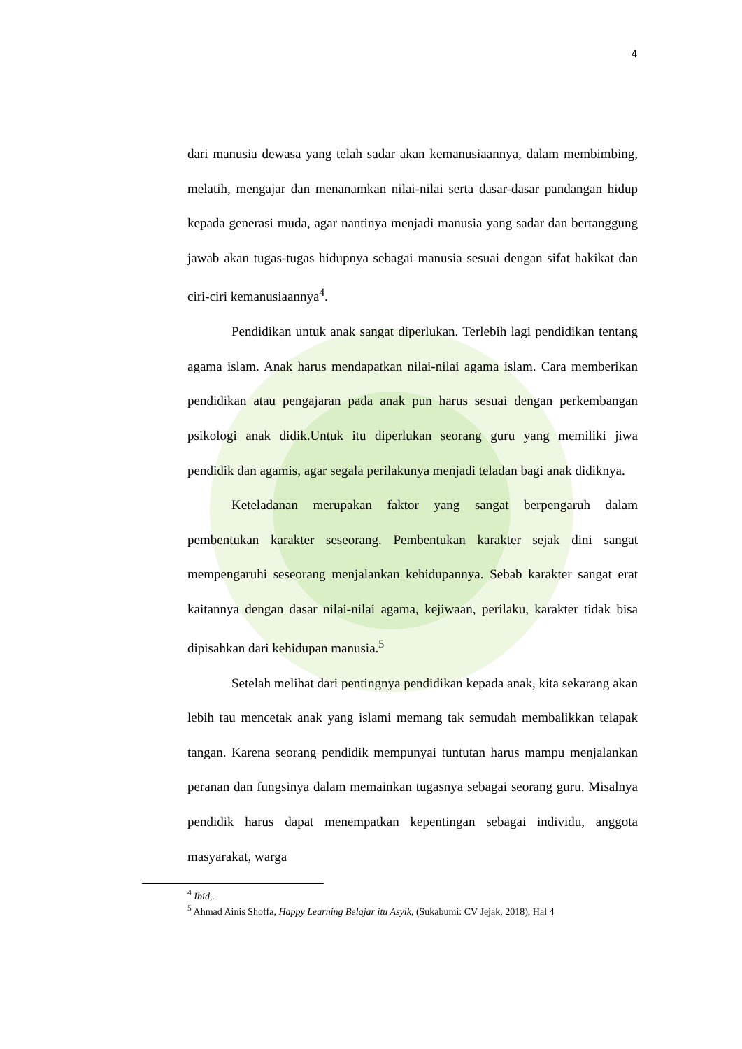4
dari manusia dewasa yang telah sadar akan kemanusiaannya, dalam membimbing, melatih, mengajar dan menanamkan nilai-nilai serta dasar-dasar pandangan hidup kepada generasi muda, agar nantinya menjadi manusia yang sadar dan bertanggung jawab akan tugas-tugas hidupnya sebagai manusia sesuai dengan sifat hakikat dan ciri-ciri kemanusiaannya<sup>4</sup>.
Pendidikan untuk anak sangat diperlukan. Terlebih lagi pendidikan tentang agama islam. Anak harus mendapatkan nilai-nilai agama islam. Cara memberikan pendidikan atau pengajaran pada anak pun harus sesuai dengan perkembangan psikologi anak didik.Untuk itu diperlukan seorang guru yang memiliki jiwa pendidik dan agamis, agar segala perilakunya menjadi teladan bagi anak didiknya.
Keteladanan merupakan faktor yang sangat berpengaruh dalam pembentukan karakter seseorang. Pembentukan karakter sejak dini sangat mempengaruhi seseorang menjalankan kehidupannya. Sebab karakter sangat erat kaitannya dengan dasar nilai-nilai agama, kejiwaan, perilaku, karakter tidak bisa dipisahkan dari kehidupan manusia.<sup>5</sup>
Setelah melihat dari pentingnya pendidikan kepada anak, kita sekarang akan lebih tau mencetak anak yang islami memang tak semudah membalikkan telapak tangan. Karena seorang pendidik mempunyai tuntutan harus mampu menjalankan peranan dan fungsinya dalam memainkan tugasnya sebagai seorang guru. Misalnya pendidik harus dapat menempatkan kepentingan sebagai individu, anggota masyarakat, warga
<sup>4</sup> Ibid,.
<sup>5</sup> Ahmad Ainis Shoffa, Happy Learning Belajar itu Asyik, (Sukabumi: CV Jejak, 2018), Hal 4